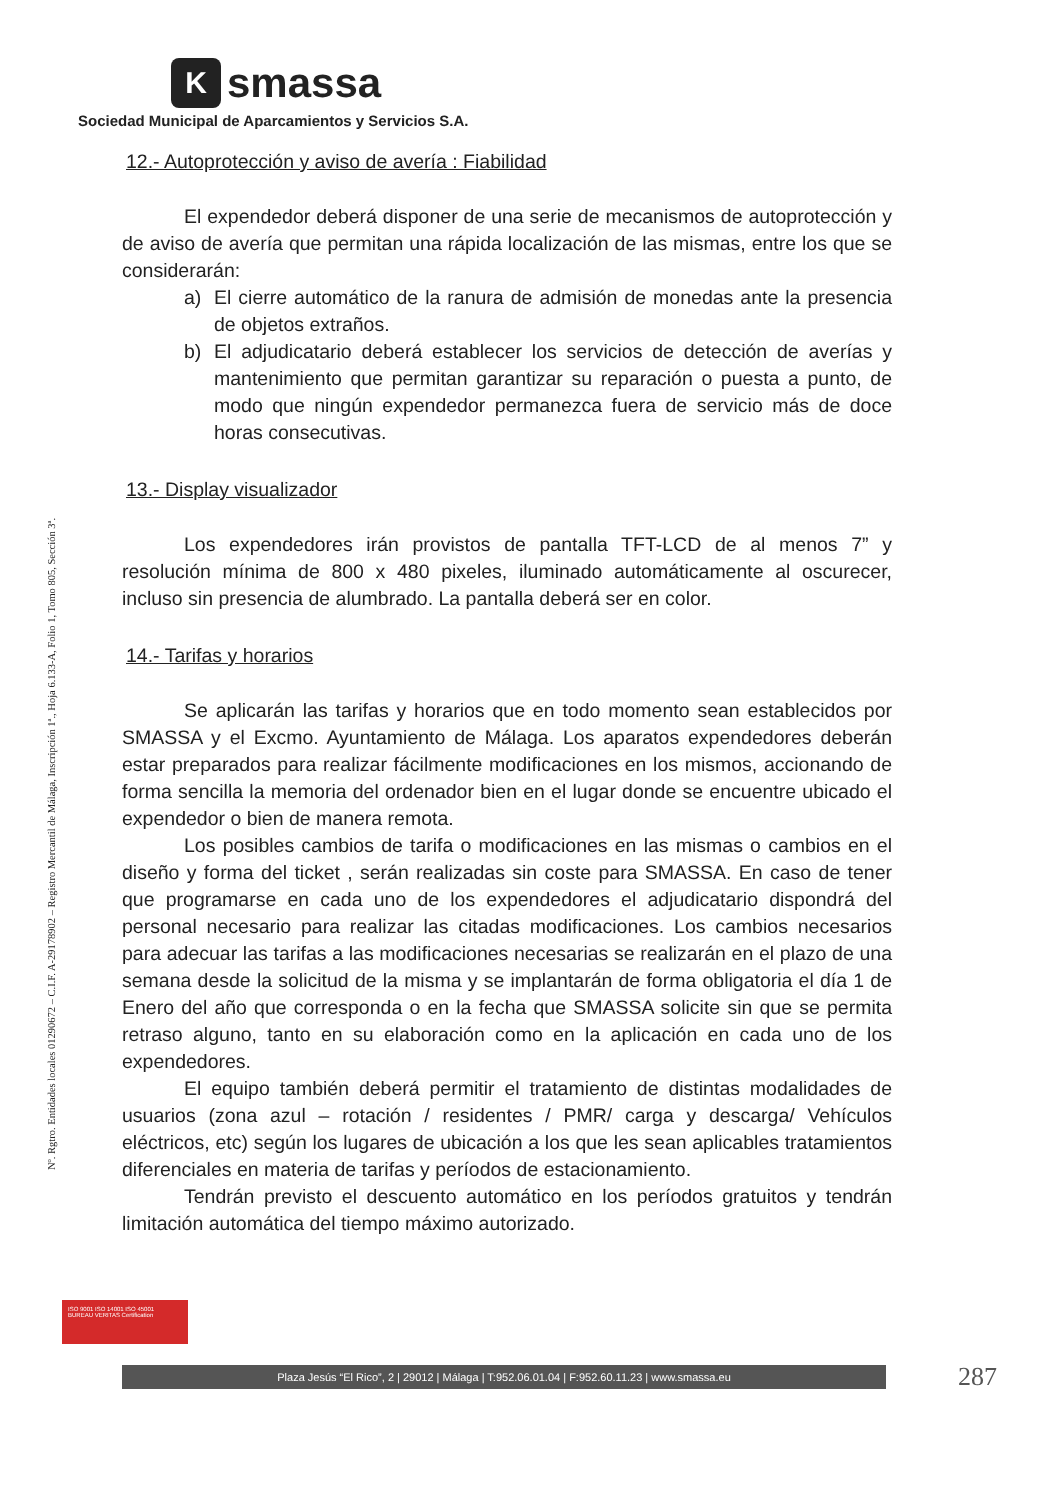Ksmassa
Sociedad Municipal de Aparcamientos y Servicios S.A.
Nº. Rgtro. Entidades locales 01290672 – C.I.F. A-29178902 – Registro Mercantil de Málaga, Inscripción 1ª., Hoja 6.133-A, Folio 1, Tomo 805, Sección 3ª.
12.- Autoprotección y aviso de avería : Fiabilidad
El expendedor deberá disponer de una serie de mecanismos de autoprotección y de aviso de avería que permitan una rápida localización de las mismas, entre los que se considerarán:
a) El cierre automático de la ranura de admisión de monedas ante la presencia de objetos extraños.
b) El adjudicatario deberá establecer los servicios de detección de averías y mantenimiento que permitan garantizar su reparación o puesta a punto, de modo que ningún expendedor permanezca fuera de servicio más de doce horas consecutivas.
13.- Display visualizador
Los expendedores irán provistos de pantalla TFT-LCD de al menos 7” y resolución mínima de 800 x 480 pixeles, iluminado automáticamente al oscurecer, incluso sin presencia de alumbrado. La pantalla deberá ser en color.
14.- Tarifas y horarios
Se aplicarán las tarifas y horarios que en todo momento sean establecidos por SMASSA y el Excmo. Ayuntamiento de Málaga. Los aparatos expendedores deberán estar preparados para realizar fácilmente modificaciones en los mismos, accionando de forma sencilla la memoria del ordenador bien en el lugar donde se encuentre ubicado el expendedor o bien de manera remota.
Los posibles cambios de tarifa o modificaciones en las mismas o cambios en el diseño y forma del ticket , serán realizadas sin coste para SMASSA. En caso de tener que programarse en cada uno de los expendedores el adjudicatario dispondrá del personal necesario para realizar las citadas modificaciones. Los cambios necesarios para adecuar las tarifas a las modificaciones necesarias se realizarán en el plazo de una semana desde la solicitud de la misma y se implantarán de forma obligatoria el día 1 de Enero del año que corresponda o en la fecha que SMASSA solicite sin que se permita retraso alguno, tanto en su elaboración como en la aplicación en cada uno de los expendedores.
El equipo también deberá permitir el tratamiento de distintas modalidades de usuarios (zona azul – rotación / residentes / PMR/ carga y descarga/ Vehículos eléctricos, etc) según los lugares de ubicación a los que les sean aplicables tratamientos diferenciales en materia de tarifas y períodos de estacionamiento.
Tendrán previsto el descuento automático en los períodos gratuitos y tendrán limitación automática del tiempo máximo autorizado.
ISO 9001 ISO 14001 ISO 45001
BUREAU VERITAS Certification
Plaza Jesús “El Rico”, 2 | 29012 | Málaga | T:952.06.01.04 | F:952.60.11.23 | www.smassa.eu 287